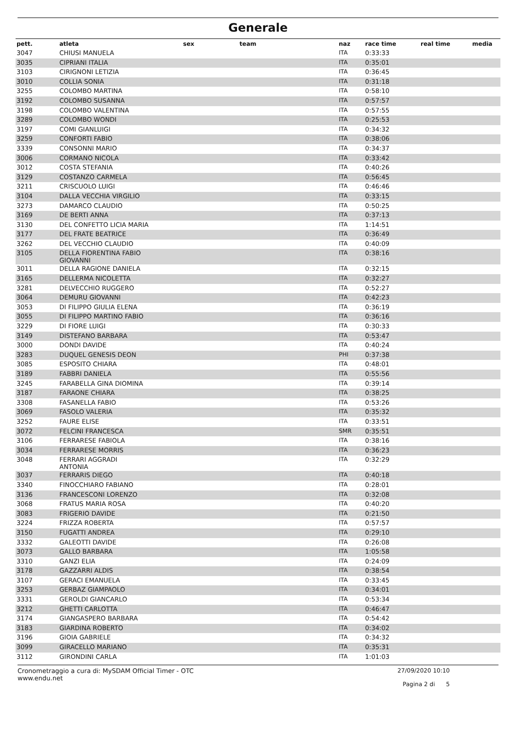Generale
| pett. | atleta | sex | team | naz | race time | real time | media |
| --- | --- | --- | --- | --- | --- | --- | --- |
| 3047 | CHIUSI MANUELA | | | ITA | 0:33:33 | | |
| 3035 | CIPRIANI ITALIA | | | ITA | 0:35:01 | | |
| 3103 | CIRIGNONI LETIZIA | | | ITA | 0:36:45 | | |
| 3010 | COLLIA SONIA | | | ITA | 0:31:18 | | |
| 3255 | COLOMBO MARTINA | | | ITA | 0:58:10 | | |
| 3192 | COLOMBO SUSANNA | | | ITA | 0:57:57 | | |
| 3198 | COLOMBO VALENTINA | | | ITA | 0:57:55 | | |
| 3289 | COLOMBO WONDI | | | ITA | 0:25:53 | | |
| 3197 | COMI GIANLUIGI | | | ITA | 0:34:32 | | |
| 3259 | CONFORTI FABIO | | | ITA | 0:38:06 | | |
| 3339 | CONSONNI MARIO | | | ITA | 0:34:37 | | |
| 3006 | CORMANO NICOLA | | | ITA | 0:33:42 | | |
| 3012 | COSTA STEFANIA | | | ITA | 0:40:26 | | |
| 3129 | COSTANZO CARMELA | | | ITA | 0:56:45 | | |
| 3211 | CRISCUOLO LUIGI | | | ITA | 0:46:46 | | |
| 3104 | DALLA VECCHIA VIRGILIO | | | ITA | 0:33:15 | | |
| 3273 | DAMARCO CLAUDIO | | | ITA | 0:50:25 | | |
| 3169 | DE BERTI ANNA | | | ITA | 0:37:13 | | |
| 3130 | DEL CONFETTO LICIA MARIA | | | ITA | 1:14:51 | | |
| 3177 | DEL FRATE BEATRICE | | | ITA | 0:36:49 | | |
| 3262 | DEL VECCHIO CLAUDIO | | | ITA | 0:40:09 | | |
| 3105 | DELLA FIORENTINA FABIO GIOVANNI | | | ITA | 0:38:16 | | |
| 3011 | DELLA RAGIONE DANIELA | | | ITA | 0:32:15 | | |
| 3165 | DELLERMA NICOLETTA | | | ITA | 0:32:27 | | |
| 3281 | DELVECCHIO RUGGERO | | | ITA | 0:52:27 | | |
| 3064 | DEMURU GIOVANNI | | | ITA | 0:42:23 | | |
| 3053 | DI FILIPPO GIULIA ELENA | | | ITA | 0:36:19 | | |
| 3055 | DI FILIPPO MARTINO FABIO | | | ITA | 0:36:16 | | |
| 3229 | DI FIORE LUIGI | | | ITA | 0:30:33 | | |
| 3149 | DISTEFANO BARBARA | | | ITA | 0:53:47 | | |
| 3000 | DONDI DAVIDE | | | ITA | 0:40:24 | | |
| 3283 | DUQUEL GENESIS DEON | | | PHI | 0:37:38 | | |
| 3085 | ESPOSITO CHIARA | | | ITA | 0:48:01 | | |
| 3189 | FABBRI DANIELA | | | ITA | 0:55:56 | | |
| 3245 | FARABELLA GINA DIOMINA | | | ITA | 0:39:14 | | |
| 3187 | FARAONE CHIARA | | | ITA | 0:38:25 | | |
| 3308 | FASANELLA FABIO | | | ITA | 0:53:26 | | |
| 3069 | FASOLO VALERIA | | | ITA | 0:35:32 | | |
| 3252 | FAURE ELISE | | | ITA | 0:33:51 | | |
| 3072 | FELCINI FRANCESCA | | | SMR | 0:35:51 | | |
| 3106 | FERRARESE FABIOLA | | | ITA | 0:38:16 | | |
| 3034 | FERRARESE MORRIS | | | ITA | 0:36:23 | | |
| 3048 | FERRARI AGGRADI ANTONIA | | | ITA | 0:32:29 | | |
| 3037 | FERRARIS DIEGO | | | ITA | 0:40:18 | | |
| 3340 | FINOCCHIARO FABIANO | | | ITA | 0:28:01 | | |
| 3136 | FRANCESCONI LORENZO | | | ITA | 0:32:08 | | |
| 3068 | FRATUS MARIA ROSA | | | ITA | 0:40:20 | | |
| 3083 | FRIGERIO DAVIDE | | | ITA | 0:21:50 | | |
| 3224 | FRIZZA ROBERTA | | | ITA | 0:57:57 | | |
| 3150 | FUGATTI ANDREA | | | ITA | 0:29:10 | | |
| 3332 | GALEOTTI DAVIDE | | | ITA | 0:26:08 | | |
| 3073 | GALLO BARBARA | | | ITA | 1:05:58 | | |
| 3310 | GANZI ELIA | | | ITA | 0:24:09 | | |
| 3178 | GAZZARRI ALDIS | | | ITA | 0:38:54 | | |
| 3107 | GERACI EMANUELA | | | ITA | 0:33:45 | | |
| 3253 | GERBAZ GIAMPAOLO | | | ITA | 0:34:01 | | |
| 3331 | GEROLDI GIANCARLO | | | ITA | 0:53:34 | | |
| 3212 | GHETTI CARLOTTA | | | ITA | 0:46:47 | | |
| 3174 | GIANGASPERO BARBARA | | | ITA | 0:54:42 | | |
| 3183 | GIARDINA ROBERTO | | | ITA | 0:34:02 | | |
| 3196 | GIOIA GABRIELE | | | ITA | 0:34:32 | | |
| 3099 | GIRACELLO MARIANO | | | ITA | 0:35:31 | | |
| 3112 | GIRONDINI CARLA | | | ITA | 1:01:03 | | |
Cronometraggio a cura di: MySDAM Official Timer - OTC
www.endu.net
27/09/2020 10:10
Pagina 2 di 5